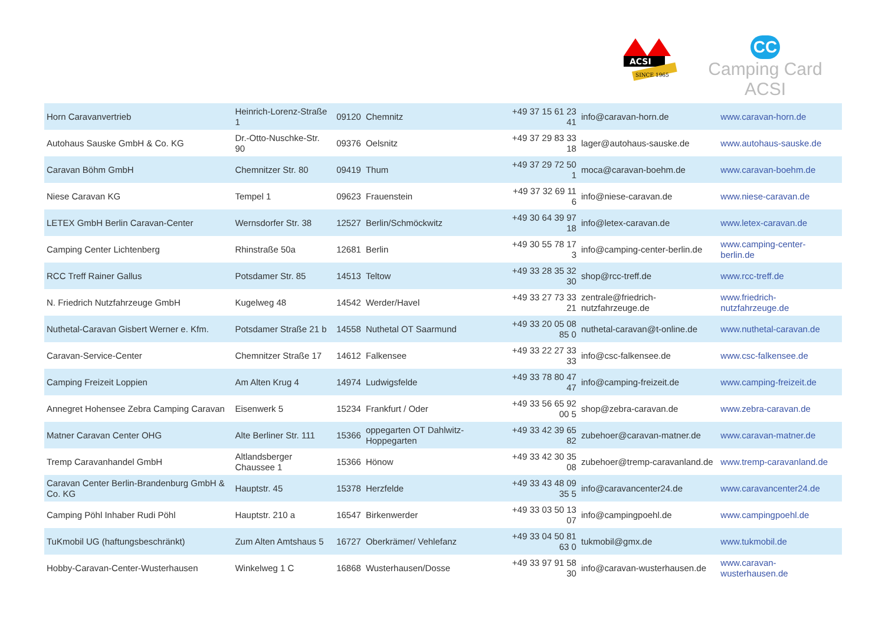ACSI
SINCE 1965
CC
Camping Card ACSI
| Horn Caravanvertrieb | Heinrich-Lorenz-Straße 1 | 09120 | Chemnitz | +49 37 15 61 23 41 | info@caravan-horn.de | www.caravan-horn.de |
| Autohaus Sauske GmbH & Co. KG | Dr.-Otto-Nuschke-Str. 90 | 09376 | Oelsnitz | +49 37 29 83 33 18 | lager@autohaus-sauske.de | www.autohaus-sauske.de |
| Caravan Böhm GmbH | Chemnitzer Str. 80 | 09419 | Thum | +49 37 29 72 50 1 | moca@caravan-boehm.de | www.caravan-boehm.de |
| Niese Caravan KG | Tempel 1 | 09623 | Frauenstein | +49 37 32 69 11 6 | info@niese-caravan.de | www.niese-caravan.de |
| LETEX GmbH Berlin Caravan-Center | Wernsdorfer Str. 38 | 12527 | Berlin/Schmöckwitz | +49 30 64 39 97 18 | info@letex-caravan.de | www.letex-caravan.de |
| Camping Center Lichtenberg | Rhinstraße 50a | 12681 | Berlin | +49 30 55 78 17 3 | info@camping-center-berlin.de | www.camping-center-berlin.de |
| RCC Treff Rainer Gallus | Potsdamer Str. 85 | 14513 | Teltow | +49 33 28 35 32 30 | shop@rcc-treff.de | www.rcc-treff.de |
| N. Friedrich Nutzfahrzeuge GmbH | Kugelweg 48 | 14542 | Werder/Havel | +49 33 27 73 33 21 | zentrale@friedrich-nutzfahrzeuge.de | www.friedrich-nutzfahrzeuge.de |
| Nuthetal-Caravan Gisbert Werner e. Kfm. | Potsdamer Straße 21 b | 14558 | Nuthetal OT Saarmund | +49 33 20 05 08 85 0 | nuthetal-caravan@t-online.de | www.nuthetal-caravan.de |
| Caravan-Service-Center | Chemnitzer Straße 17 | 14612 | Falkensee | +49 33 22 27 33 33 | info@csc-falkensee.de | www.csc-falkensee.de |
| Camping Freizeit Loppien | Am Alten Krug 4 | 14974 | Ludwigsfelde | +49 33 78 80 47 47 | info@camping-freizeit.de | www.camping-freizeit.de |
| Annegret Hohensee Zebra Camping Caravan | Eisenwerk 5 | 15234 | Frankfurt / Oder | +49 33 56 65 92 00 5 | shop@zebra-caravan.de | www.zebra-caravan.de |
| Matner Caravan Center OHG | Alte Berliner Str. 111 | 15366 | oppegarten OT Dahlwitz-Hoppegarten | +49 33 42 39 65 82 | zubehoer@caravan-matner.de | www.caravan-matner.de |
| Tremp Caravanhandel GmbH | Altlandsberger Chaussee 1 | 15366 | Hönow | +49 33 42 30 35 08 | zubehoer@tremp-caravanland.de | www.tremp-caravanland.de |
| Caravan Center Berlin-Brandenburg GmbH & Co. KG | Hauptstr. 45 | 15378 | Herzfelde | +49 33 43 48 09 35 5 | info@caravancenter24.de | www.caravancenter24.de |
| Camping Pöhl Inhaber Rudi Pöhl | Hauptstr. 210 a | 16547 | Birkenwerder | +49 33 03 50 13 07 | info@campingpoehl.de | www.campingpoehl.de |
| TuKmobil UG (haftungsbeschränkt) | Zum Alten Amtshaus 5 | 16727 | Oberkrämer/ Vehlefanz | +49 33 04 50 81 63 0 | tukmobil@gmx.de | www.tukmobil.de |
| Hobby-Caravan-Center-Wusterhausen | Winkelweg 1 C | 16868 | Wusterhausen/Dosse | +49 33 97 91 58 30 | info@caravan-wusterhausen.de | www.caravan-wusterhausen.de |